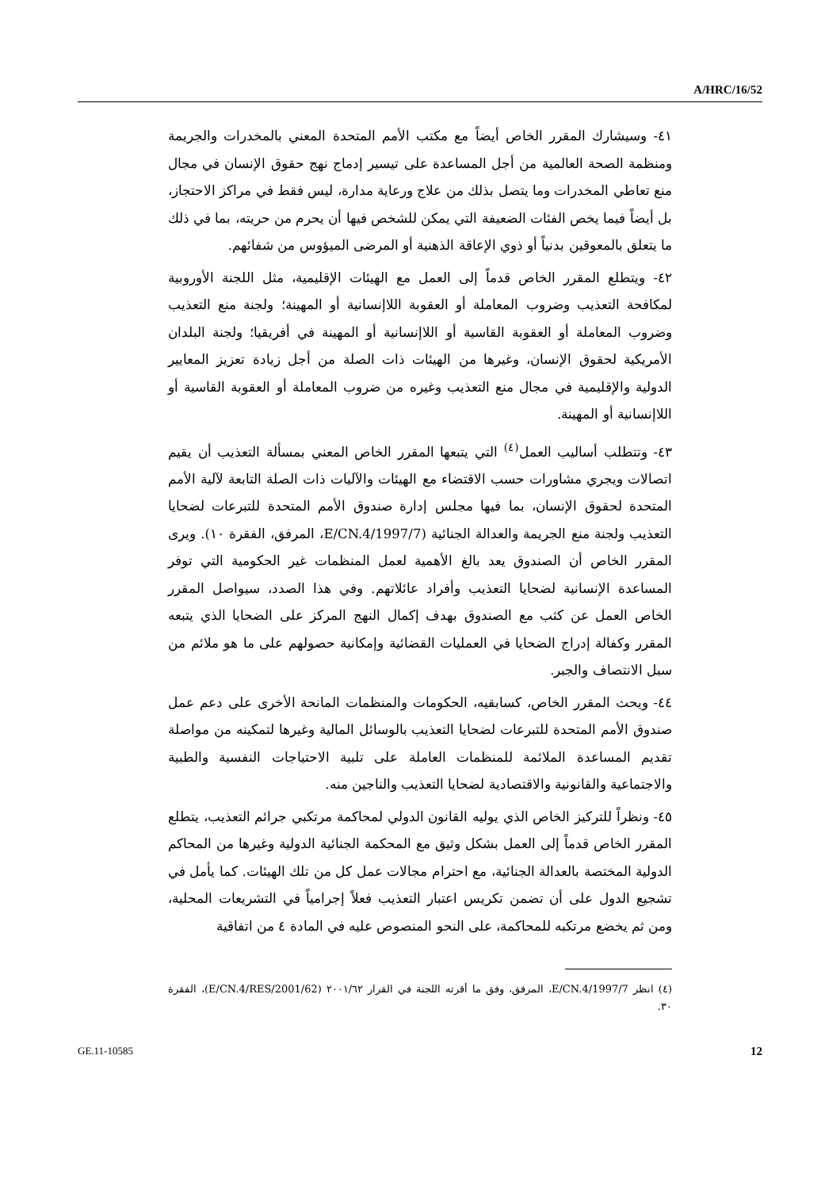A/HRC/16/52
٤١- وسيشارك المقرر الخاص أيضاً مع مكتب الأمم المتحدة المعني بالمخدرات والجريمة ومنظمة الصحة العالمية من أجل المساعدة على تيسير إدماج نهج حقوق الإنسان في مجال منع تعاطي المخدرات وما يتصل بذلك من علاج ورعاية مدارة، ليس فقط في مراكز الاحتجاز، بل أيضاً فيما يخص الفئات الضعيفة التي يمكن للشخص فيها أن يحرم من حريته، بما في ذلك ما يتعلق بالمعوقين بدنياً أو ذوي الإعاقة الذهنية أو المرضى الميؤوس من شفائهم.
٤٢- ويتطلع المقرر الخاص قدماً إلى العمل مع الهيئات الإقليمية، مثل اللجنة الأوروبية لمكافحة التعذيب وضروب المعاملة أو العقوبة اللاإنسانية أو المهينة؛ ولجنة منع التعذيب وضروب المعاملة أو العقوبة القاسية أو اللاإنسانية أو المهينة في أفريقيا؛ ولجنة البلدان الأمريكية لحقوق الإنسان، وغيرها من الهيئات ذات الصلة من أجل زيادة تعزيز المعايير الدولية والإقليمية في مجال منع التعذيب وغيره من ضروب المعاملة أو العقوبة القاسية أو اللاإنسانية أو المهينة.
٤٣- وتتطلب أساليب العمل<sup>(٤)</sup> التي يتبعها المقرر الخاص المعني بمسألة التعذيب أن يقيم اتصالات ويجري مشاورات حسب الاقتضاء مع الهيئات والآليات ذات الصلة التابعة لآلية الأمم المتحدة لحقوق الإنسان، بما فيها مجلس إدارة صندوق الأمم المتحدة للتبرعات لضحايا التعذيب ولجنة منع الجريمة والعدالة الجنائية (E/CN.4/1997/7، المرفق، الفقرة ١٠). ويرى المقرر الخاص أن الصندوق يعد بالغ الأهمية لعمل المنظمات غير الحكومية التي توفر المساعدة الإنسانية لضحايا التعذيب وأفراد عائلاتهم. وفي هذا الصدد، سيواصل المقرر الخاص العمل عن كثب مع الصندوق بهدف إكمال النهج المركز على الضحايا الذي يتبعه المقرر وكفالة إدراج الضحايا في العمليات القضائية وإمكانية حصولهم على ما هو ملائم من سبل الانتصاف والجبر.
٤٤- ويحث المقرر الخاص، كسابقيه، الحكومات والمنظمات المانحة الأخرى على دعم عمل صندوق الأمم المتحدة للتبرعات لضحايا التعذيب بالوسائل المالية وغيرها لتمكينه من مواصلة تقديم المساعدة الملائمة للمنظمات العاملة على تلبية الاحتياجات النفسية والطبية والاجتماعية والقانونية والاقتصادية لضحايا التعذيب والناجين منه.
٤٥- ونظراً للتركيز الخاص الذي يوليه القانون الدولي لمحاكمة مرتكبي جرائم التعذيب، يتطلع المقرر الخاص قدماً إلى العمل بشكل وثيق مع المحكمة الجنائية الدولية وغيرها من المحاكم الدولية المختصة بالعدالة الجنائية، مع احترام مجالات عمل كل من تلك الهيئات. كما يأمل في تشجيع الدول على أن تضمن تكريس اعتبار التعذيب فعلاً إجرامياً في التشريعات المحلية، ومن ثم يخضع مرتكبه للمحاكمة، على النحو المنصوص عليه في المادة ٤ من اتفاقية
(٤) انظر E/CN.4/1997/7، المرفق، وفق ما أقرته اللجنة في القرار ٢٠٠١/٦٢ (E/CN.4/RES/2001/62)، الفقرة ٣٠.
GE.11-10585 12